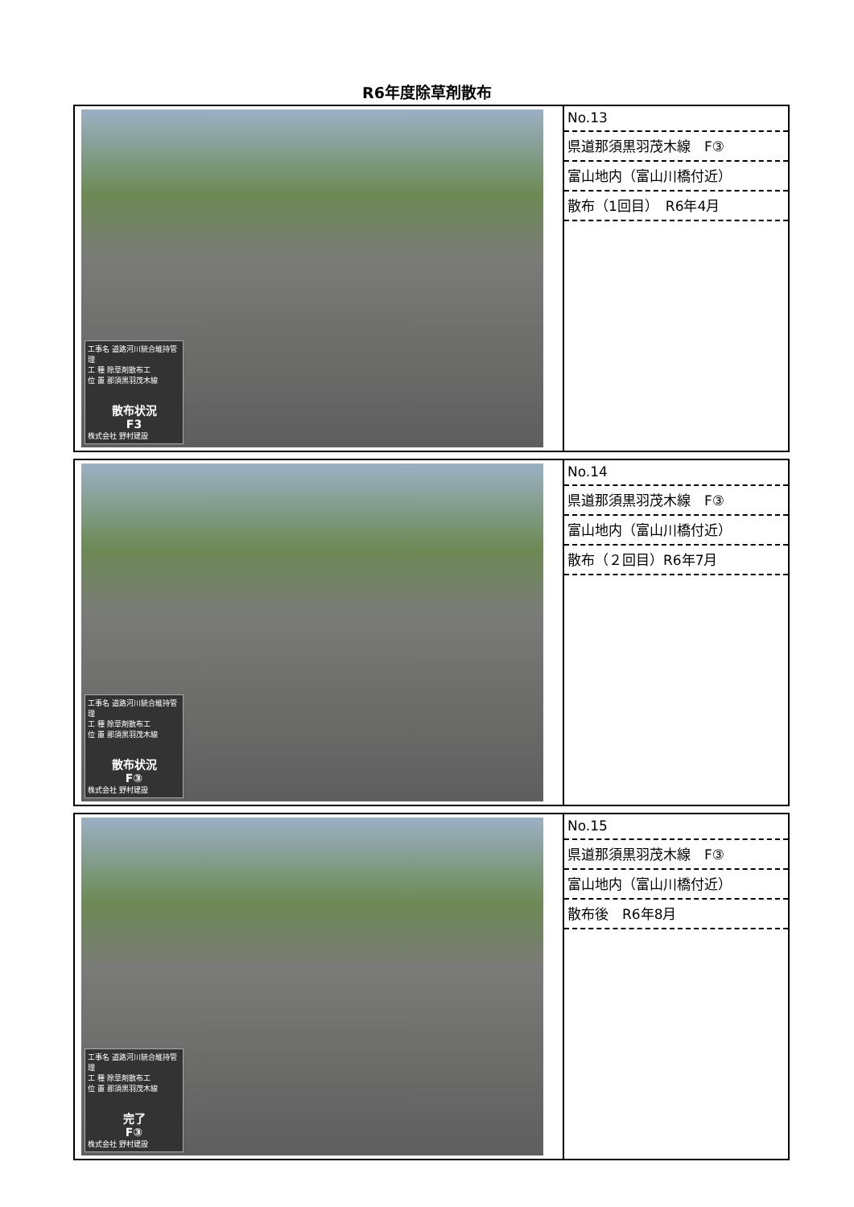R6年度除草剤散布
| 工事名 道路河川統合維持管理 工 種 除草剤散布工 位 置 那須黒羽茂木線 散布状況 F3 株式会社 野村建設 | No.13 県道那須黒羽茂木線 F③ 富山地内（富山川橋付近） 散布（1回目） R6年4月 |
| 工事名 道路河川統合維持管理 工 種 除草剤散布工 位 置 那須黒羽茂木線 散布状況 F③ 株式会社 野村建設 | No.14 県道那須黒羽茂木線 F③ 富山地内（富山川橋付近） 散布（２回目）R6年7月 |
| 工事名 道路河川統合維持管理 工 種 除草剤散布工 位 置 那須黒羽茂木線 完了 F③ 株式会社 野村建設 | No.15 県道那須黒羽茂木線 F③ 富山地内（富山川橋付近） 散布後 R6年8月 |